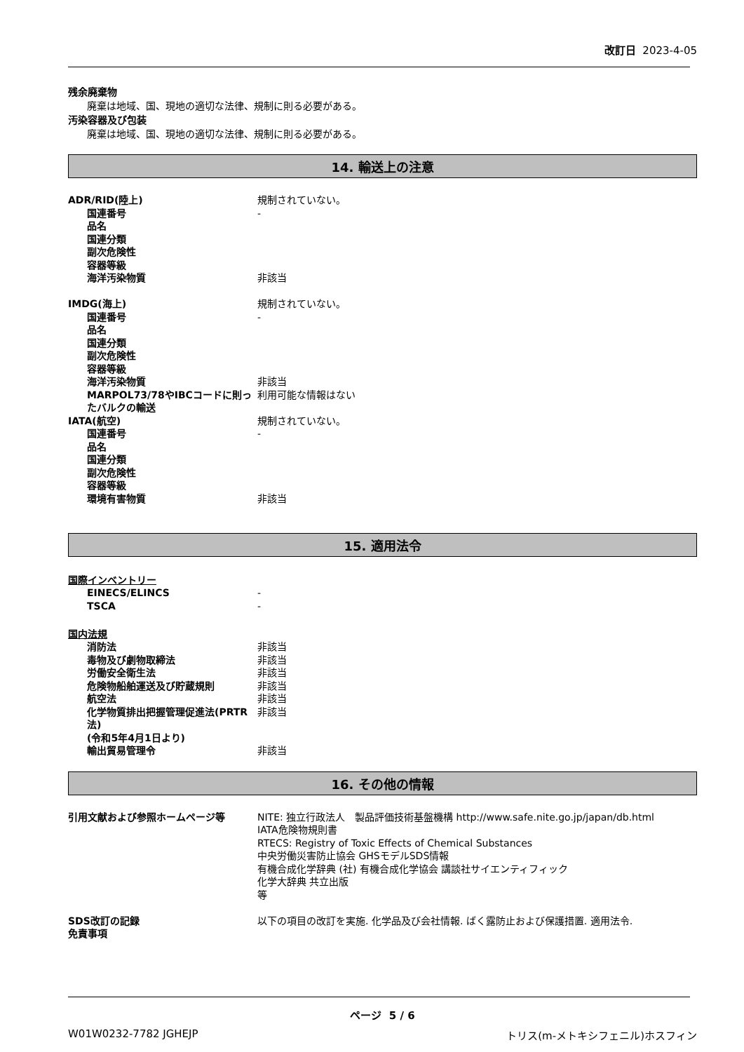改訂日 2023-4-05
残余廃棄物
廃棄は地域、国、現地の適切な法律、規制に則る必要がある。
汚染容器及び包装
廃棄は地域、国、現地の適切な法律、規制に則る必要がある。
14. 輸送上の注意
| ADR/RID(陸上) | 規制されていない。 |
| 国連番号 | - |
| 品名 | |
| 国連分類 | |
| 副次危険性 | |
| 容器等級 | |
| 海洋汚染物質 | 非該当 |
| IMDG(海上) | 規制されていない。 |
| 国連番号 | - |
| 品名 | |
| 国連分類 | |
| 副次危険性 | |
| 容器等級 | |
| 海洋汚染物質 | 非該当 |
| MARPOL73/78やIBCコードに則ったバルクの輸送 | 利用可能な情報はない |
| IATA(航空) | 規制されていない。 |
| 国連番号 | - |
| 品名 | |
| 国連分類 | |
| 副次危険性 | |
| 容器等級 | |
| 環境有害物質 | 非該当 |
15. 適用法令
国際インベントリー
| EINECS/ELINCS | - |
| TSCA | - |
国内法規
| 消防法 | 非該当 |
| 毒物及び劇物取締法 | 非該当 |
| 労働安全衛生法 | 非該当 |
| 危険物船舶運送及び貯蔵規則 | 非該当 |
| 航空法 | 非該当 |
| 化学物質排出把握管理促進法(PRTR法) (令和5年4月1日より) | 非該当 |
| 輸出貿易管理令 | 非該当 |
16. その他の情報
| 引用文献および参照ホームページ等 | NITE: 独立行政法人 製品評価技術基盤機構 http://www.safe.nite.go.jp/japan/db.html IATA危険物規則書 RTECS: Registry of Toxic Effects of Chemical Substances 中央労働災害防止協会 GHSモデルSDS情報 有機合成化学辞典 (社) 有機合成化学協会 講談社サイエンティフィック 化学大辞典 共立出版 等 |
| SDS改訂の記録 | 以下の項目の改訂を実施. 化学品及び会社情報. ばく露防止および保護措置. 適用法令. |
| 免責事項 | |
ページ 5 / 6
W01W0232-7782 JGHEJP トリス(m-メトキシフェニル)ホスフィン